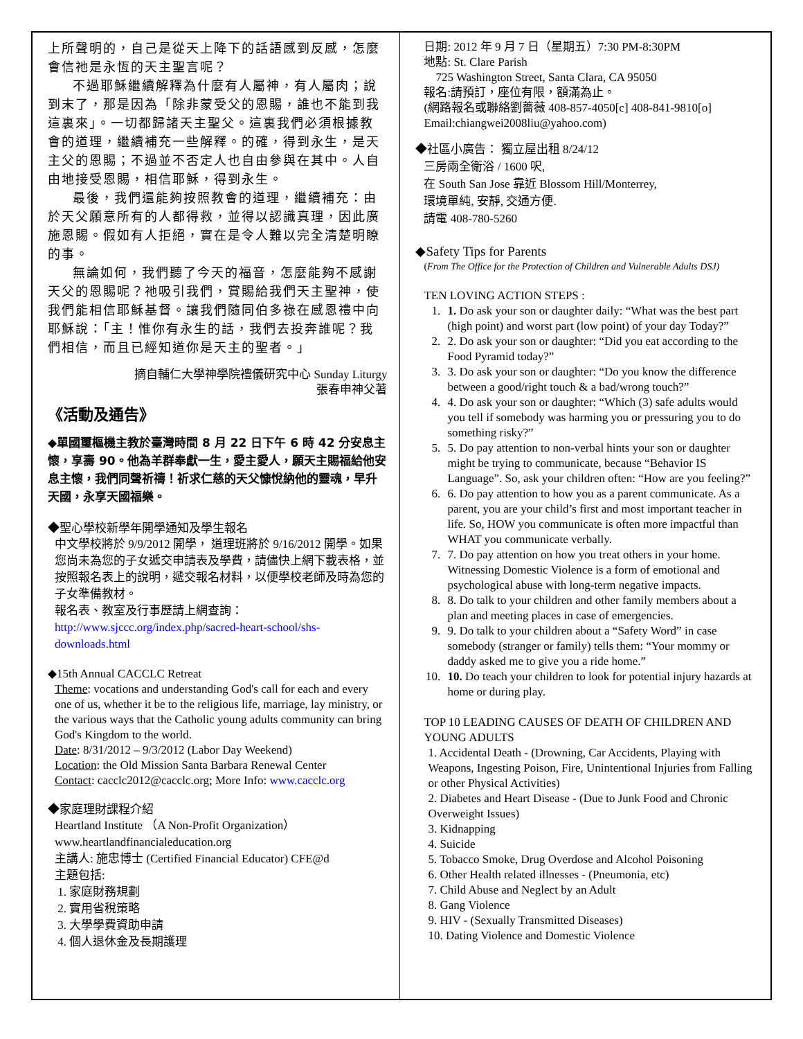上所聲明的，自己是從天上降下的話語感到反感，怎麼會信祂是永恆的天主聖言呢？
不過耶穌繼續解釋為什麼有人屬神，有人屬肉；說到末了，那是因為「除非蒙受父的恩賜，誰也不能到我這裏來」。一切都歸諸天主聖父。這裏我們必須根據教會的道理，繼續補充一些解釋。的確，得到永生，是天主父的恩賜；不過並不否定人也自由參與在其中。人自由地接受恩賜，相信耶穌，得到永生。
最後，我們還能夠按照教會的道理，繼續補充：由於天父願意所有的人都得救，並得以認識真理，因此廣施恩賜。假如有人拒絕，實在是令人難以完全清楚明瞭的事。
無論如何，我們聽了今天的福音，怎麼能夠不感謝天父的恩賜呢？祂吸引我們，賞賜給我們天主聖神，使我們能相信耶穌基督。讓我們隨同伯多祿在感恩禮中向耶穌說：「主！惟你有永生的話，我們去投奔誰呢？我們相信，而且已經知道你是天主的聖者。」
摘自輔仁大學神學院禮儀研究中心 Sunday Liturgy
張春申神父著
《活動及通告》
◆單國璽樞機主教於臺灣時間 8 月 22 日下午 6 時 42 分安息主懷，享壽 90。他為羊群奉獻一生，愛主愛人，願天主賜福給他安息主懷，我們同聲祈禱！祈求仁慈的天父慷悅納他的靈魂，早升天國，永享天國福樂。
◆聖心學校新學年開學通知及學生報名
中文學校將於 9/9/2012 開學， 道理班將於 9/16/2012 開學。如果您尚未為您的子女遞交申請表及學費，請儘快上網下載表格，並按照報名表上的說明，遞交報名材料，以便學校老師及時為您的子女準備教材。
報名表、教室及行事歷請上網查詢：
http://www.sjccc.org/index.php/sacred-heart-school/shs-downloads.html
◆15th Annual CACCLC Retreat
Theme: vocations and understanding God's call for each and every one of us, whether it be to the religious life, marriage, lay ministry, or the various ways that the Catholic young adults community can bring God's Kingdom to the world.
Date: 8/31/2012 – 9/3/2012 (Labor Day Weekend)
Location: the Old Mission Santa Barbara Renewal Center
Contact: cacclc2012@cacclc.org; More Info: www.cacclc.org
◆家庭理財課程介紹
Heartland Institute （A Non-Profit Organization）
www.heartlandfinancialeducation.org
主講人: 施忠博士 (Certified Financial Educator) CFE@d
主題包括:
1. 家庭財務規劃
2. 實用省稅策略
3. 大學學費資助申請
4. 個人退休金及長期護理
日期: 2012 年 9 月 7 日（星期五）7:30 PM-8:30PM
地點: St. Clare Parish
725 Washington Street, Santa Clara, CA 95050
報名:請預訂，座位有限，額滿為止。
(網路報名或聯絡劉薔薇 408-857-4050[c] 408-841-9810[o]
Email:chiangwei2008liu@yahoo.com)
◆社區小廣告： 獨立屋出租 8/24/12
三房兩全衛浴 / 1600 呎,
在 South San Jose 靠近 Blossom Hill/Monterrey,
環境單純, 安靜, 交通方便.
請電 408-780-5260
◆Safety Tips for Parents
(From The Office for the Protection of Children and Vulnerable Adults DSJ)
TEN LOVING ACTION STEPS :
1. 1. Do ask your son or daughter daily: “What was the best part (high point) and worst part (low point) of your day Today?”
2. 2. Do ask your son or daughter: “Did you eat according to the Food Pyramid today?”
3. 3. Do ask your son or daughter: “Do you know the difference between a good/right touch & a bad/wrong touch?”
4. 4. Do ask your son or daughter: “Which (3) safe adults would you tell if somebody was harming you or pressuring you to do something risky?”
5. 5. Do pay attention to non-verbal hints your son or daughter might be trying to communicate, because “Behavior IS Language”. So, ask your children often: “How are you feeling?”
6. 6. Do pay attention to how you as a parent communicate. As a parent, you are your child’s first and most important teacher in life. So, HOW you communicate is often more impactful than WHAT you communicate verbally.
7. 7. Do pay attention on how you treat others in your home. Witnessing Domestic Violence is a form of emotional and psychological abuse with long-term negative impacts.
8. 8. Do talk to your children and other family members about a plan and meeting places in case of emergencies.
9. 9. Do talk to your children about a “Safety Word” in case somebody (stranger or family) tells them: “Your mommy or daddy asked me to give you a ride home.”
10. 10. Do teach your children to look for potential injury hazards at home or during play.
TOP 10 LEADING CAUSES OF DEATH OF CHILDREN AND YOUNG ADULTS
1. Accidental Death - (Drowning, Car Accidents, Playing with Weapons, Ingesting Poison, Fire, Unintentional Injuries from Falling or other Physical Activities)
2. Diabetes and Heart Disease - (Due to Junk Food and Chronic Overweight Issues)
3. Kidnapping
4. Suicide
5. Tobacco Smoke, Drug Overdose and Alcohol Poisoning
6. Other Health related illnesses - (Pneumonia, etc)
7. Child Abuse and Neglect by an Adult
8. Gang Violence
9. HIV - (Sexually Transmitted Diseases)
10. Dating Violence and Domestic Violence